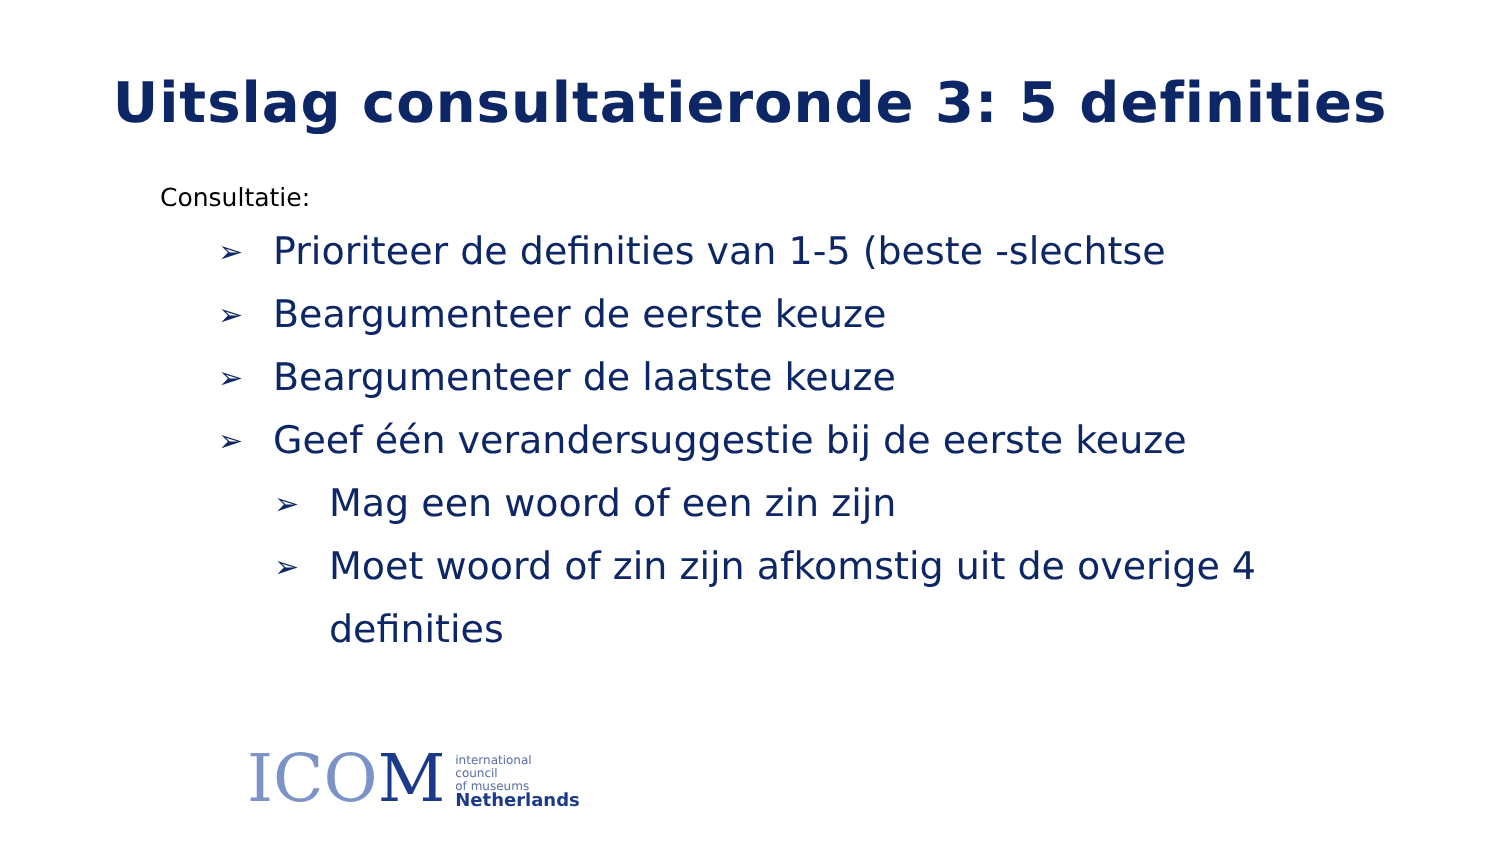Uitslag consultatieronde 3: 5 definities
Consultatie:
➢ Prioriteer de definities van 1-5 (beste -slechtse
➢ Beargumenteer de eerste keuze
➢ Beargumenteer de laatste keuze
➢ Geef één verandersuggestie bij de eerste keuze
➢ Mag een woord of een zin zijn
➢ Moet woord of zin zijn afkomstig uit de overige 4
definities
ICOM
international
council
of museums
Netherlands